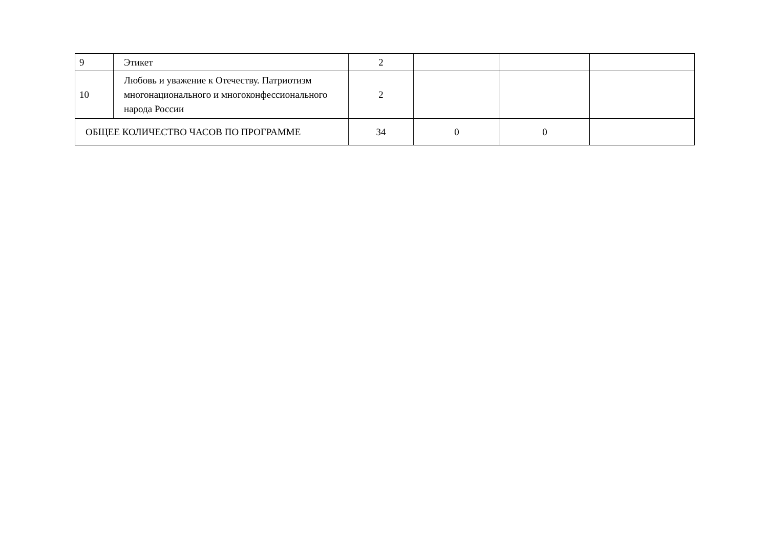| 9 | Этикет | 2 | | | |
| 10 | Любовь и уважение к Отечеству. Патриотизм многонационального и многоконфессионального народа России | 2 | | | |
| ОБЩЕЕ КОЛИЧЕСТВО ЧАСОВ ПО ПРОГРАММЕ | | 34 | 0 | 0 | |